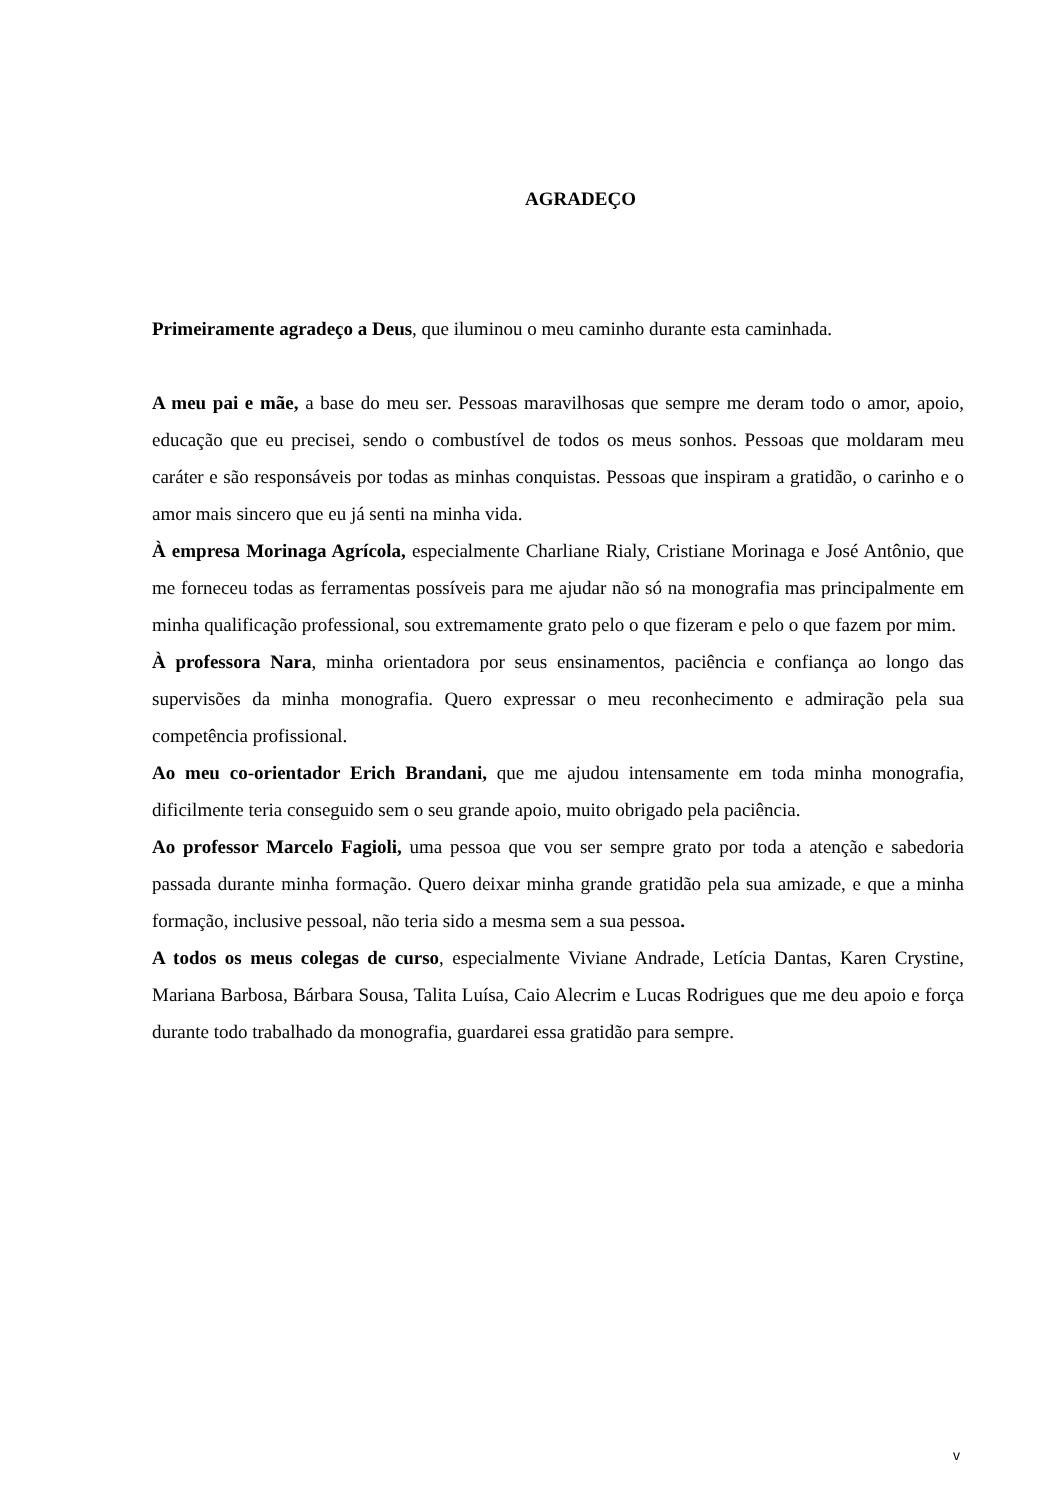AGRADEÇO
Primeiramente agradeço a Deus, que iluminou o meu caminho durante esta caminhada.
A meu pai e mãe, a base do meu ser. Pessoas maravilhosas que sempre me deram todo o amor, apoio, educação que eu precisei, sendo o combustível de todos os meus sonhos. Pessoas que moldaram meu caráter e são responsáveis por todas as minhas conquistas. Pessoas que inspiram a gratidão, o carinho e o amor mais sincero que eu já senti na minha vida.
À empresa Morinaga Agrícola, especialmente Charliane Rialy, Cristiane Morinaga e José Antônio, que me forneceu todas as ferramentas possíveis para me ajudar não só na monografia mas principalmente em minha qualificação professional, sou extremamente grato pelo o que fizeram e pelo o que fazem por mim.
À professora Nara, minha orientadora por seus ensinamentos, paciência e confiança ao longo das supervisões da minha monografia. Quero expressar o meu reconhecimento e admiração pela sua competência profissional.
Ao meu co-orientador Erich Brandani, que me ajudou intensamente em toda minha monografia, dificilmente teria conseguido sem o seu grande apoio, muito obrigado pela paciência.
Ao professor Marcelo Fagioli, uma pessoa que vou ser sempre grato por toda a atenção e sabedoria passada durante minha formação. Quero deixar minha grande gratidão pela sua amizade, e que a minha formação, inclusive pessoal, não teria sido a mesma sem a sua pessoa.
A todos os meus colegas de curso, especialmente Viviane Andrade, Letícia Dantas, Karen Crystine, Mariana Barbosa, Bárbara Sousa, Talita Luísa, Caio Alecrim e Lucas Rodrigues que me deu apoio e força durante todo trabalhado da monografia, guardarei essa gratidão para sempre.
v